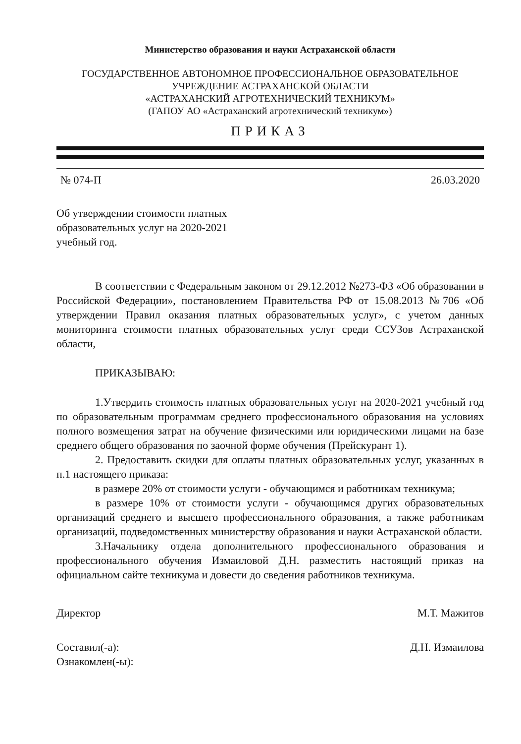Министерство образования и науки Астраханской области
ГОСУДАРСТВЕННОЕ АВТОНОМНОЕ ПРОФЕССИОНАЛЬНОЕ ОБРАЗОВАТЕЛЬНОЕ
УЧРЕЖДЕНИЕ АСТРАХАНСКОЙ ОБЛАСТИ
«АСТРАХАНСКИЙ АГРОТЕХНИЧЕСКИЙ ТЕХНИКУМ»
(ГАПОУ АО «Астраханский агротехнический техникум»)
ПРИКАЗ
№ 074-П 26.03.2020
Об утверждении стоимости платных образовательных услуг на 2020-2021 учебный год.
В соответствии с Федеральным законом от 29.12.2012 №273-ФЗ «Об образовании в Российской Федерации», постановлением Правительства РФ от 15.08.2013 №706 «Об утверждении Правил оказания платных образовательных услуг», с учетом данных мониторинга стоимости платных образовательных услуг среди ССУЗов Астраханской области,
ПРИКАЗЫВАЮ:
1.Утвердить стоимость платных образовательных услуг на 2020-2021 учебный год по образовательным программам среднего профессионального образования на условиях полного возмещения затрат на обучение физическими или юридическими лицами на базе среднего общего образования по заочной форме обучения (Прейскурант 1).
2. Предоставить скидки для оплаты платных образовательных услуг, указанных в п.1 настоящего приказа:
в размере 20% от стоимости услуги - обучающимся и работникам техникума;
в размере 10% от стоимости услуги - обучающимся других образовательных организаций среднего и высшего профессионального образования, а также работникам организаций, подведомственных министерству образования и науки Астраханской области.
3.Начальнику отдела дополнительного профессионального образования и профессионального обучения Измаиловой Д.Н. разместить настоящий приказ на официальном сайте техникума и довести до сведения работников техникума.
Директор М.Т. Мажитов
Составил(-а): Д.Н. Измаилова
Ознакомлен(-ы):